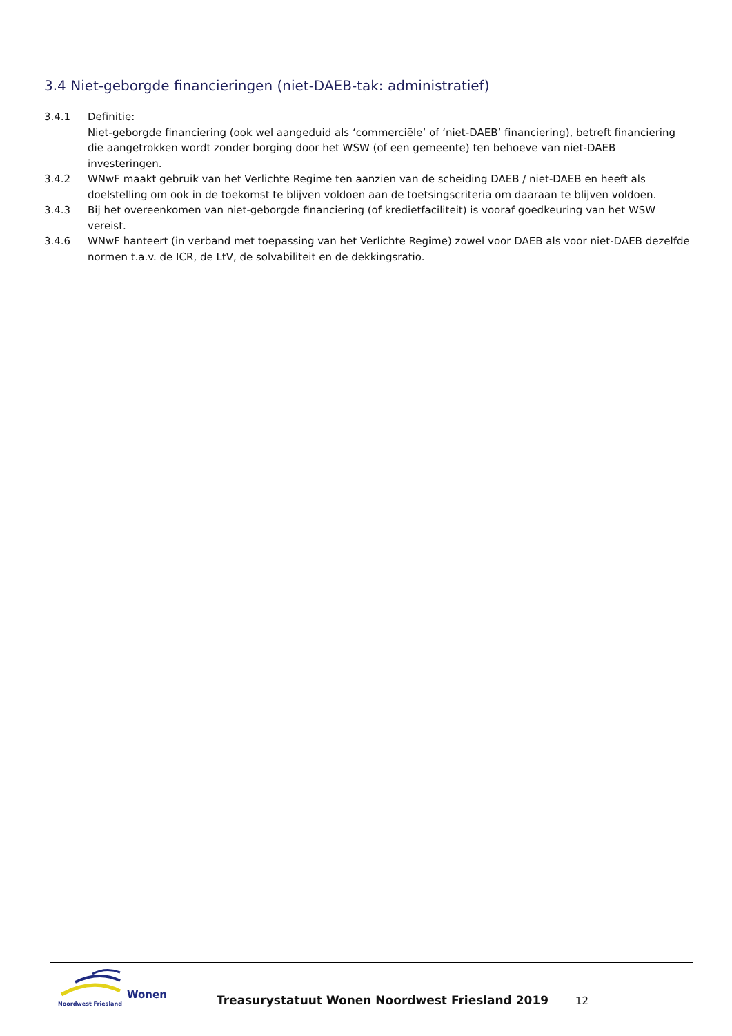3.4 Niet-geborgde financieringen (niet-DAEB-tak: administratief)
3.4.1 Definitie:
Niet-geborgde financiering (ook wel aangeduid als ‘commerciële’ of ‘niet-DAEB’ financiering), betreft financiering die aangetrokken wordt zonder borging door het WSW (of een gemeente) ten behoeve van niet-DAEB investeringen.
3.4.2 WNwF maakt gebruik van het Verlichte Regime ten aanzien van de scheiding DAEB / niet-DAEB en heeft als doelstelling om ook in de toekomst te blijven voldoen aan de toetsingscriteria om daaraan te blijven voldoen.
3.4.3 Bij het overeenkomen van niet-geborgde financiering (of kredietfaciliteit) is vooraf goedkeuring van het WSW vereist.
3.4.6 WNwF hanteert (in verband met toepassing van het Verlichte Regime) zowel voor DAEB als voor niet-DAEB dezelfde normen t.a.v. de ICR, de LtV, de solvabiliteit en de dekkingsratio.
Wonen
Noordwest Friesland
Treasurystatuut Wonen Noordwest Friesland 2019
12